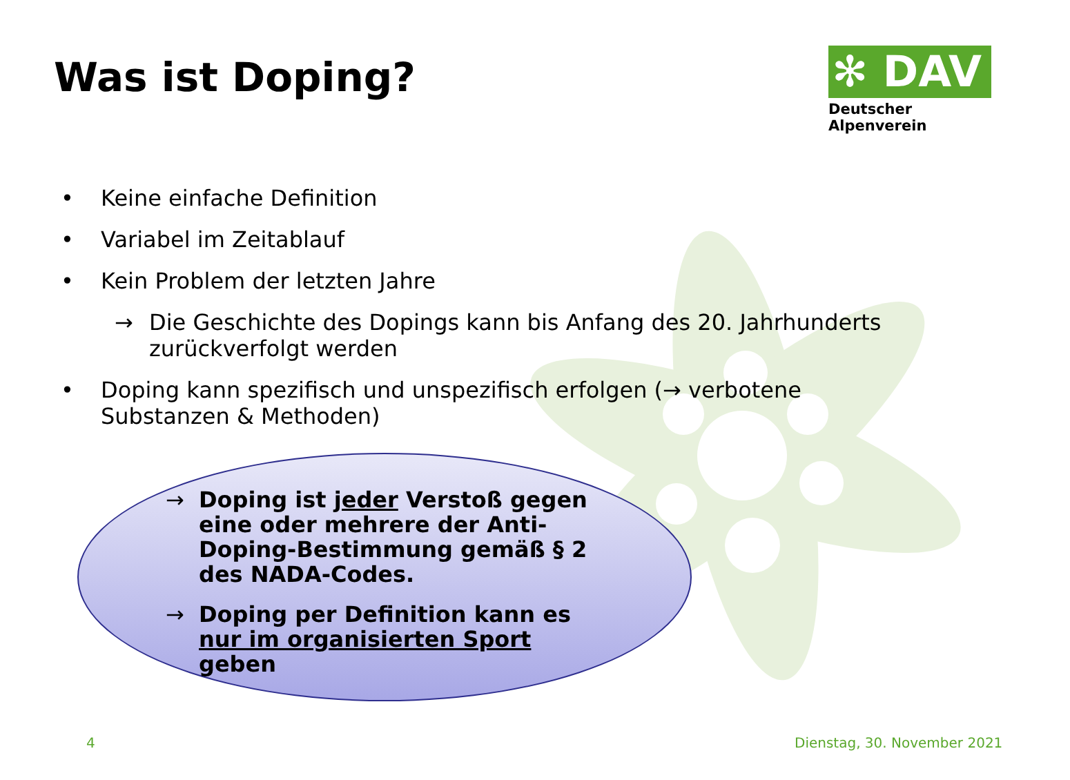Was ist Doping?
✻ DAV
Deutscher Alpenverein
• Keine einfache Definition
• Variabel im Zeitablauf
• Kein Problem der letzten Jahre
→ Die Geschichte des Dopings kann bis Anfang des 20. Jahrhunderts zurückverfolgt werden
• Doping kann spezifisch und unspezifisch erfolgen (→ verbotene Substanzen & Methoden)
→ Doping ist jeder Verstoß gegen eine oder mehrere der Anti-Doping-Bestimmung gemäß § 2 des NADA-Codes.
→ Doping per Definition kann es nur im organisierten Sport geben
4 Dienstag, 30. November 2021